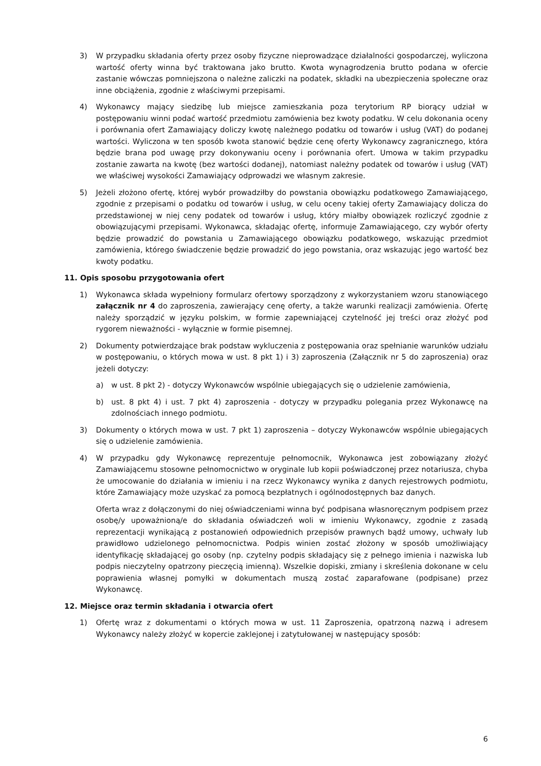3) W przypadku składania oferty przez osoby fizyczne nieprowadzące działalności gospodarczej, wyliczona wartość oferty winna być traktowana jako brutto. Kwota wynagrodzenia brutto podana w ofercie zastanie wówczas pomniejszona o należne zaliczki na podatek, składki na ubezpieczenia społeczne oraz inne obciążenia, zgodnie z właściwymi przepisami.
4) Wykonawcy mający siedzibę lub miejsce zamieszkania poza terytorium RP biorący udział w postępowaniu winni podać wartość przedmiotu zamówienia bez kwoty podatku. W celu dokonania oceny i porównania ofert Zamawiający doliczy kwotę należnego podatku od towarów i usług (VAT) do podanej wartości. Wyliczona w ten sposób kwota stanowić będzie cenę oferty Wykonawcy zagranicznego, która będzie brana pod uwagę przy dokonywaniu oceny i porównania ofert. Umowa w takim przypadku zostanie zawarta na kwotę (bez wartości dodanej), natomiast należny podatek od towarów i usług (VAT) we właściwej wysokości Zamawiający odprowadzi we własnym zakresie.
5) Jeżeli złożono ofertę, której wybór prowadziłby do powstania obowiązku podatkowego Zamawiającego, zgodnie z przepisami o podatku od towarów i usług, w celu oceny takiej oferty Zamawiający dolicza do przedstawionej w niej ceny podatek od towarów i usług, który miałby obowiązek rozliczyć zgodnie z obowiązującymi przepisami. Wykonawca, składając ofertę, informuje Zamawiającego, czy wybór oferty będzie prowadzić do powstania u Zamawiającego obowiązku podatkowego, wskazując przedmiot zamówienia, którego świadczenie będzie prowadzić do jego powstania, oraz wskazując jego wartość bez kwoty podatku.
11. Opis sposobu przygotowania ofert
1) Wykonawca składa wypełniony formularz ofertowy sporządzony z wykorzystaniem wzoru stanowiącego załącznik nr 4 do zaproszenia, zawierający cenę oferty, a także warunki realizacji zamówienia. Ofertę należy sporządzić w języku polskim, w formie zapewniającej czytelność jej treści oraz złożyć pod rygorem nieważności - wyłącznie w formie pisemnej.
2) Dokumenty potwierdzające brak podstaw wykluczenia z postępowania oraz spełnianie warunków udziału w postępowaniu, o których mowa w ust. 8 pkt 1) i 3) zaproszenia (Załącznik nr 5 do zaproszenia) oraz jeżeli dotyczy:
a) w ust. 8 pkt 2) - dotyczy Wykonawców wspólnie ubiegających się o udzielenie zamówienia,
b) ust. 8 pkt 4) i ust. 7 pkt 4) zaproszenia - dotyczy w przypadku polegania przez Wykonawcę na zdolnościach innego podmiotu.
3) Dokumenty o których mowa w ust. 7 pkt 1) zaproszenia – dotyczy Wykonawców wspólnie ubiegających się o udzielenie zamówienia.
4) W przypadku gdy Wykonawcę reprezentuje pełnomocnik, Wykonawca jest zobowiązany złożyć Zamawiającemu stosowne pełnomocnictwo w oryginale lub kopii poświadczonej przez notariusza, chyba że umocowanie do działania w imieniu i na rzecz Wykonawcy wynika z danych rejestrowych podmiotu, które Zamawiający może uzyskać za pomocą bezpłatnych i ogólnodostępnych baz danych.
Oferta wraz z dołączonymi do niej oświadczeniami winna być podpisana własnoręcznym podpisem przez osobę/y upoważnioną/e do składania oświadczeń woli w imieniu Wykonawcy, zgodnie z zasadą reprezentacji wynikającą z postanowień odpowiednich przepisów prawnych bądź umowy, uchwały lub prawidłowo udzielonego pełnomocnictwa. Podpis winien zostać złożony w sposób umożliwiający identyfikację składającej go osoby (np. czytelny podpis składający się z pełnego imienia i nazwiska lub podpis nieczytelny opatrzony pieczęcią imienną). Wszelkie dopiski, zmiany i skreślenia dokonane w celu poprawienia własnej pomyłki w dokumentach muszą zostać zaparafowane (podpisane) przez Wykonawcę.
12. Miejsce oraz termin składania i otwarcia ofert
1) Ofertę wraz z dokumentami o których mowa w ust. 11 Zaproszenia, opatrzoną nazwą i adresem Wykonawcy należy złożyć w kopercie zaklejonej i zatytułowanej w następujący sposób:
6